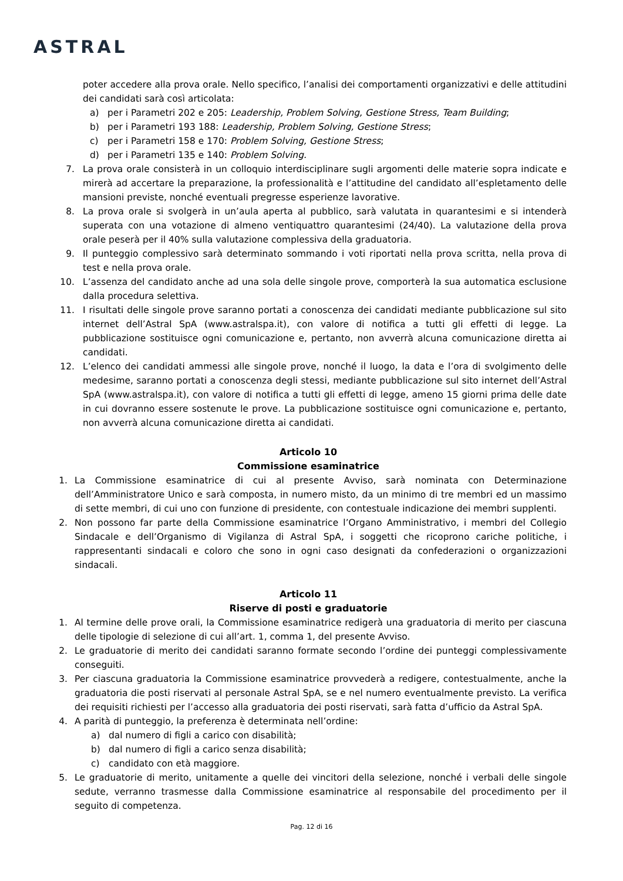ASTRAL
poter accedere alla prova orale. Nello specifico, l’analisi dei comportamenti organizzativi e delle attitudini dei candidati sarà così articolata:
a) per i Parametri 202 e 205: Leadership, Problem Solving, Gestione Stress, Team Building;
b) per i Parametri 193 188: Leadership, Problem Solving, Gestione Stress;
c) per i Parametri 158 e 170: Problem Solving, Gestione Stress;
d) per i Parametri 135 e 140: Problem Solving.
7. La prova orale consisterà in un colloquio interdisciplinare sugli argomenti delle materie sopra indicate e mirerà ad accertare la preparazione, la professionalità e l’attitudine del candidato all’espletamento delle mansioni previste, nonché eventuali pregresse esperienze lavorative.
8. La prova orale si svolgerà in un’aula aperta al pubblico, sarà valutata in quarantesimi e si intenderà superata con una votazione di almeno ventiquattro quarantesimi (24/40). La valutazione della prova orale peserà per il 40% sulla valutazione complessiva della graduatoria.
9. Il punteggio complessivo sarà determinato sommando i voti riportati nella prova scritta, nella prova di test e nella prova orale.
10. L’assenza del candidato anche ad una sola delle singole prove, comporterà la sua automatica esclusione dalla procedura selettiva.
11. I risultati delle singole prove saranno portati a conoscenza dei candidati mediante pubblicazione sul sito internet dell’Astral SpA (www.astralspa.it), con valore di notifica a tutti gli effetti di legge. La pubblicazione sostituisce ogni comunicazione e, pertanto, non avverrà alcuna comunicazione diretta ai candidati.
12. L’elenco dei candidati ammessi alle singole prove, nonché il luogo, la data e l’ora di svolgimento delle medesime, saranno portati a conoscenza degli stessi, mediante pubblicazione sul sito internet dell’Astral SpA (www.astralspa.it), con valore di notifica a tutti gli effetti di legge, ameno 15 giorni prima delle date in cui dovranno essere sostenute le prove. La pubblicazione sostituisce ogni comunicazione e, pertanto, non avverrà alcuna comunicazione diretta ai candidati.
Articolo 10
Commissione esaminatrice
1. La Commissione esaminatrice di cui al presente Avviso, sarà nominata con Determinazione dell’Amministratore Unico e sarà composta, in numero misto, da un minimo di tre membri ed un massimo di sette membri, di cui uno con funzione di presidente, con contestuale indicazione dei membri supplenti.
2. Non possono far parte della Commissione esaminatrice l’Organo Amministrativo, i membri del Collegio Sindacale e dell’Organismo di Vigilanza di Astral SpA, i soggetti che ricoprono cariche politiche, i rappresentanti sindacali e coloro che sono in ogni caso designati da confederazioni o organizzazioni sindacali.
Articolo 11
Riserve di posti e graduatorie
1. Al termine delle prove orali, la Commissione esaminatrice redigerà una graduatoria di merito per ciascuna delle tipologie di selezione di cui all’art. 1, comma 1, del presente Avviso.
2. Le graduatorie di merito dei candidati saranno formate secondo l’ordine dei punteggi complessivamente conseguiti.
3. Per ciascuna graduatoria la Commissione esaminatrice provvederà a redigere, contestualmente, anche la graduatoria die posti riservati al personale Astral SpA, se e nel numero eventualmente previsto. La verifica dei requisiti richiesti per l’accesso alla graduatoria dei posti riservati, sarà fatta d’ufficio da Astral SpA.
4. A parità di punteggio, la preferenza è determinata nell’ordine:
a) dal numero di figli a carico con disabilità;
b) dal numero di figli a carico senza disabilità;
c) candidato con età maggiore.
5. Le graduatorie di merito, unitamente a quelle dei vincitori della selezione, nonché i verbali delle singole sedute, verranno trasmesse dalla Commissione esaminatrice al responsabile del procedimento per il seguito di competenza.
Pag. 12 di 16